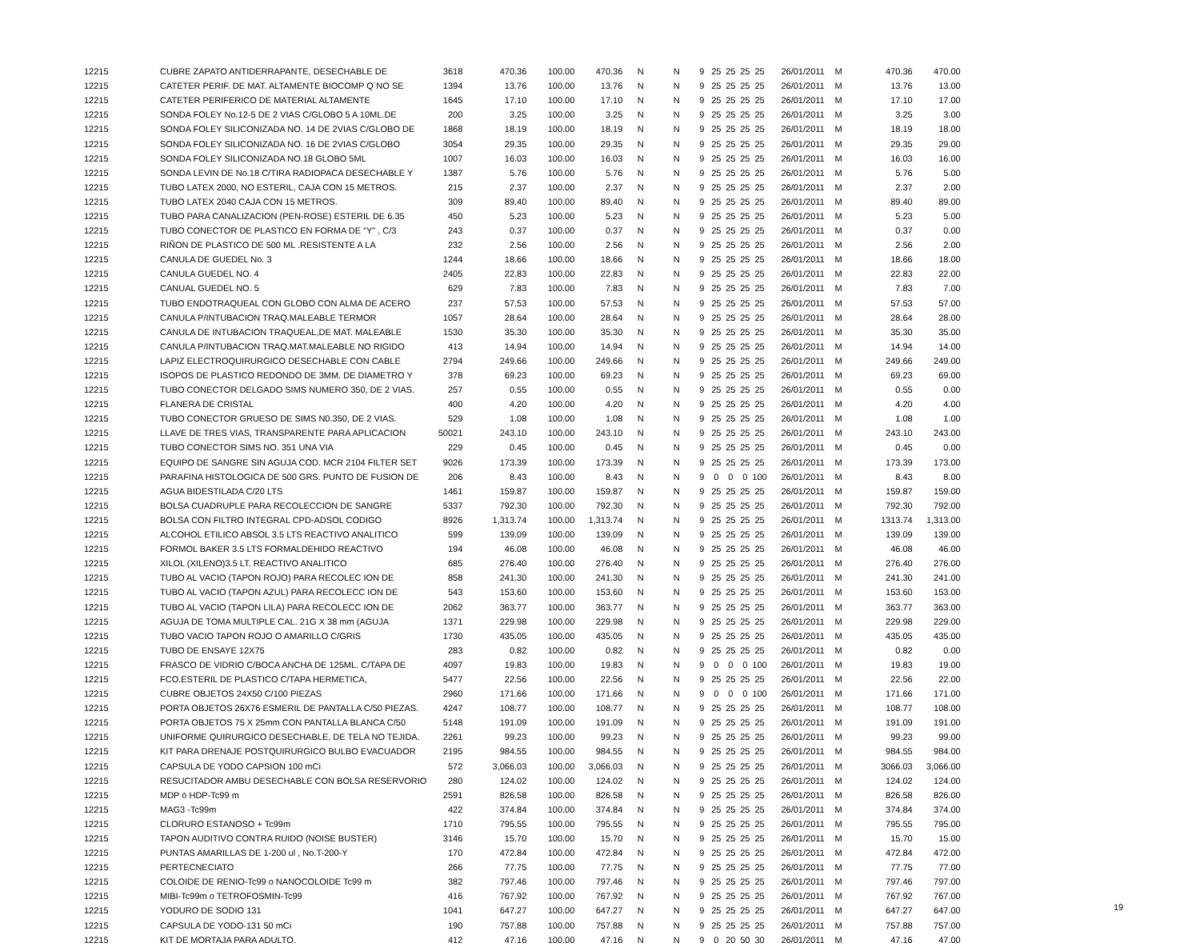| 12215 | CUBRE ZAPATO ANTIDERRAPANTE, DESECHABLE DE | 3618 | 470.36 | 100.00 | 470.36 | N | N | 9 | 25 | 25 | 25 | 25 | 26/01/2011 | M | 470.36 | 470.00 |
| 12215 | CATETER PERIF. DE MAT. ALTAMENTE BIOCOMP Q`NO SE | 1394 | 13.76 | 100.00 | 13.76 | N | N | 9 | 25 | 25 | 25 | 25 | 26/01/2011 | M | 13.76 | 13.00 |
| 12215 | CATETER PERIFERICO DE MATERIAL ALTAMENTE | 1645 | 17.10 | 100.00 | 17.10 | N | N | 9 | 25 | 25 | 25 | 25 | 26/01/2011 | M | 17.10 | 17.00 |
| 12215 | SONDA FOLEY No.12-5 DE 2 VIAS C/GLOBO 5 A 10ML.DE | 200 | 3.25 | 100.00 | 3.25 | N | N | 9 | 25 | 25 | 25 | 25 | 26/01/2011 | M | 3.25 | 3.00 |
| 12215 | SONDA FOLEY SILICONIZADA NO. 14 DE 2VIAS C/GLOBO DE | 1868 | 18.19 | 100.00 | 18.19 | N | N | 9 | 25 | 25 | 25 | 25 | 26/01/2011 | M | 18.19 | 18.00 |
| 12215 | SONDA FOLEY SILICONIZADA NO. 16 DE 2VIAS C/GLOBO | 3054 | 29.35 | 100.00 | 29.35 | N | N | 9 | 25 | 25 | 25 | 25 | 26/01/2011 | M | 29.35 | 29.00 |
| 12215 | SONDA FOLEY SILICONIZADA NO.18 GLOBO 5ML | 1007 | 16.03 | 100.00 | 16.03 | N | N | 9 | 25 | 25 | 25 | 25 | 26/01/2011 | M | 16.03 | 16.00 |
| 12215 | SONDA LEVIN DE No.18 C/TIRA RADIOPACA DESECHABLE Y | 1387 | 5.76 | 100.00 | 5.76 | N | N | 9 | 25 | 25 | 25 | 25 | 26/01/2011 | M | 5.76 | 5.00 |
| 12215 | TUBO LATEX 2000, NO ESTERIL, CAJA CON 15 METROS. | 215 | 2.37 | 100.00 | 2.37 | N | N | 9 | 25 | 25 | 25 | 25 | 26/01/2011 | M | 2.37 | 2.00 |
| 12215 | TUBO LATEX 2040 CAJA CON 15 METROS. | 309 | 89.40 | 100.00 | 89.40 | N | N | 9 | 25 | 25 | 25 | 25 | 26/01/2011 | M | 89.40 | 89.00 |
| 12215 | TUBO PARA CANALIZACION (PEN-ROSE) ESTERIL DE 6.35 | 450 | 5.23 | 100.00 | 5.23 | N | N | 9 | 25 | 25 | 25 | 25 | 26/01/2011 | M | 5.23 | 5.00 |
| 12215 | TUBO CONECTOR DE PLASTICO EN FORMA DE "Y" , C/3 | 243 | 0.37 | 100.00 | 0.37 | N | N | 9 | 25 | 25 | 25 | 25 | 26/01/2011 | M | 0.37 | 0.00 |
| 12215 | RIÑON DE PLASTICO DE 500 ML .RESISTENTE A LA | 232 | 2.56 | 100.00 | 2.56 | N | N | 9 | 25 | 25 | 25 | 25 | 26/01/2011 | M | 2.56 | 2.00 |
| 12215 | CANULA DE GUEDEL No. 3 | 1244 | 18.66 | 100.00 | 18.66 | N | N | 9 | 25 | 25 | 25 | 25 | 26/01/2011 | M | 18.66 | 18.00 |
| 12215 | CANULA GUEDEL NO. 4 | 2405 | 22.83 | 100.00 | 22.83 | N | N | 9 | 25 | 25 | 25 | 25 | 26/01/2011 | M | 22.83 | 22.00 |
| 12215 | CANUAL GUEDEL NO. 5 | 629 | 7.83 | 100.00 | 7.83 | N | N | 9 | 25 | 25 | 25 | 25 | 26/01/2011 | M | 7.83 | 7.00 |
| 12215 | TUBO ENDOTRAQUEAL CON GLOBO CON ALMA DE ACERO | 237 | 57.53 | 100.00 | 57.53 | N | N | 9 | 25 | 25 | 25 | 25 | 26/01/2011 | M | 57.53 | 57.00 |
| 12215 | CANULA P/INTUBACION TRAQ.MALEABLE TERMOR | 1057 | 28.64 | 100.00 | 28.64 | N | N | 9 | 25 | 25 | 25 | 25 | 26/01/2011 | M | 28.64 | 28.00 |
| 12215 | CANULA DE INTUBACION TRAQUEAL,DE MAT. MALEABLE | 1530 | 35.30 | 100.00 | 35.30 | N | N | 9 | 25 | 25 | 25 | 25 | 26/01/2011 | M | 35.30 | 35.00 |
| 12215 | CANULA P/INTUBACION TRAQ.MAT.MALEABLE NO RIGIDO | 413 | 14.94 | 100.00 | 14.94 | N | N | 9 | 25 | 25 | 25 | 25 | 26/01/2011 | M | 14.94 | 14.00 |
| 12215 | LAPIZ ELECTROQUIRURGICO DESECHABLE CON CABLE | 2794 | 249.66 | 100.00 | 249.66 | N | N | 9 | 25 | 25 | 25 | 25 | 26/01/2011 | M | 249.66 | 249.00 |
| 12215 | ISOPOS DE PLASTICO REDONDO DE 3MM. DE DIAMETRO Y | 378 | 69.23 | 100.00 | 69.23 | N | N | 9 | 25 | 25 | 25 | 25 | 26/01/2011 | M | 69.23 | 69.00 |
| 12215 | TUBO CONECTOR DELGADO SIMS NUMERO 350, DE 2 VIAS. | 257 | 0.55 | 100.00 | 0.55 | N | N | 9 | 25 | 25 | 25 | 25 | 26/01/2011 | M | 0.55 | 0.00 |
| 12215 | FLANERA DE CRISTAL | 400 | 4.20 | 100.00 | 4.20 | N | N | 9 | 25 | 25 | 25 | 25 | 26/01/2011 | M | 4.20 | 4.00 |
| 12215 | TUBO CONECTOR GRUESO DE SIMS N0.350, DE 2 VIAS. | 529 | 1.08 | 100.00 | 1.08 | N | N | 9 | 25 | 25 | 25 | 25 | 26/01/2011 | M | 1.08 | 1.00 |
| 12215 | LLAVE DE TRES VIAS, TRANSPARENTE PARA APLICACION | 50021 | 243.10 | 100.00 | 243.10 | N | N | 9 | 25 | 25 | 25 | 25 | 26/01/2011 | M | 243.10 | 243.00 |
| 12215 | TUBO CONECTOR SIMS NO. 351 UNA VIA | 229 | 0.45 | 100.00 | 0.45 | N | N | 9 | 25 | 25 | 25 | 25 | 26/01/2011 | M | 0.45 | 0.00 |
| 12215 | EQUIPO DE SANGRE SIN AGUJA COD. MCR 2104 FILTER SET | 9026 | 173.39 | 100.00 | 173.39 | N | N | 9 | 25 | 25 | 25 | 25 | 26/01/2011 | M | 173.39 | 173.00 |
| 12215 | PARAFINA HISTOLOGICA DE 500 GRS. PUNTO DE FUSION DE | 206 | 8.43 | 100.00 | 8.43 | N | N | 9 | 0 | 0 | 0 | 100 | 26/01/2011 | M | 8.43 | 8.00 |
| 12215 | AGUA BIDESTILADA C/20 LTS | 1461 | 159.87 | 100.00 | 159.87 | N | N | 9 | 25 | 25 | 25 | 25 | 26/01/2011 | M | 159.87 | 159.00 |
| 12215 | BOLSA CUADRUPLE PARA RECOLECCION DE SANGRE | 5337 | 792.30 | 100.00 | 792.30 | N | N | 9 | 25 | 25 | 25 | 25 | 26/01/2011 | M | 792.30 | 792.00 |
| 12215 | BOLSA CON FILTRO INTEGRAL CPD-ADSOL CODIGO | 8926 | 1,313.74 | 100.00 | 1,313.74 | N | N | 9 | 25 | 25 | 25 | 25 | 26/01/2011 | M | 1313.74 | 1,313.00 |
| 12215 | ALCOHOL ETILICO ABSOL 3.5 LTS REACTIVO ANALITICO | 599 | 139.09 | 100.00 | 139.09 | N | N | 9 | 25 | 25 | 25 | 25 | 26/01/2011 | M | 139.09 | 139.00 |
| 12215 | FORMOL BAKER 3.5 LTS FORMALDEHIDO REACTIVO | 194 | 46.08 | 100.00 | 46.08 | N | N | 9 | 25 | 25 | 25 | 25 | 26/01/2011 | M | 46.08 | 46.00 |
| 12215 | XILOL (XILENO)3.5 LT. REACTIVO ANALITICO | 685 | 276.40 | 100.00 | 276.40 | N | N | 9 | 25 | 25 | 25 | 25 | 26/01/2011 | M | 276.40 | 276.00 |
| 12215 | TUBO AL VACIO (TAPON ROJO) PARA RECOLEC ION DE | 858 | 241.30 | 100.00 | 241.30 | N | N | 9 | 25 | 25 | 25 | 25 | 26/01/2011 | M | 241.30 | 241.00 |
| 12215 | TUBO AL VACIO (TAPON AZUL) PARA RECOLECC ION DE | 543 | 153.60 | 100.00 | 153.60 | N | N | 9 | 25 | 25 | 25 | 25 | 26/01/2011 | M | 153.60 | 153.00 |
| 12215 | TUBO AL VACIO (TAPON LILA) PARA RECOLECC ION DE | 2062 | 363.77 | 100.00 | 363.77 | N | N | 9 | 25 | 25 | 25 | 25 | 26/01/2011 | M | 363.77 | 363.00 |
| 12215 | AGUJA DE TOMA MULTIPLE CAL. 21G X 38 mm (AGUJA | 1371 | 229.98 | 100.00 | 229.98 | N | N | 9 | 25 | 25 | 25 | 25 | 26/01/2011 | M | 229.98 | 229.00 |
| 12215 | TUBO VACIO TAPON ROJO O AMARILLO C/GRIS | 1730 | 435.05 | 100.00 | 435.05 | N | N | 9 | 25 | 25 | 25 | 25 | 26/01/2011 | M | 435.05 | 435.00 |
| 12215 | TUBO DE ENSAYE 12X75 | 283 | 0.82 | 100.00 | 0.82 | N | N | 9 | 25 | 25 | 25 | 25 | 26/01/2011 | M | 0.82 | 0.00 |
| 12215 | FRASCO DE VIDRIO C/BOCA ANCHA DE 125ML. C/TAPA DE | 4097 | 19.83 | 100.00 | 19.83 | N | N | 9 | 0 | 0 | 0 | 100 | 26/01/2011 | M | 19.83 | 19.00 |
| 12215 | FCO.ESTERIL DE PLASTICO C/TAPA HERMETICA, | 5477 | 22.56 | 100.00 | 22.56 | N | N | 9 | 25 | 25 | 25 | 25 | 26/01/2011 | M | 22.56 | 22.00 |
| 12215 | CUBRE OBJETOS 24X50 C/100 PIEZAS | 2960 | 171.66 | 100.00 | 171.66 | N | N | 9 | 0 | 0 | 0 | 100 | 26/01/2011 | M | 171.66 | 171.00 |
| 12215 | PORTA OBJETOS 26X76 ESMERIL DE PANTALLA C/50 PIEZAS. | 4247 | 108.77 | 100.00 | 108.77 | N | N | 9 | 25 | 25 | 25 | 25 | 26/01/2011 | M | 108.77 | 108.00 |
| 12215 | PORTA OBJETOS 75 X 25mm CON PANTALLA BLANCA C/50 | 5148 | 191.09 | 100.00 | 191.09 | N | N | 9 | 25 | 25 | 25 | 25 | 26/01/2011 | M | 191.09 | 191.00 |
| 12215 | UNIFORME QUIRURGICO DESECHABLE, DE TELA NO TEJIDA. | 2261 | 99.23 | 100.00 | 99.23 | N | N | 9 | 25 | 25 | 25 | 25 | 26/01/2011 | M | 99.23 | 99.00 |
| 12215 | KIT PARA DRENAJE POSTQUIRURGICO BULBO EVACUADOR | 2195 | 984.55 | 100.00 | 984.55 | N | N | 9 | 25 | 25 | 25 | 25 | 26/01/2011 | M | 984.55 | 984.00 |
| 12215 | CAPSULA DE YODO CAPSION 100 mCi | 572 | 3,066.03 | 100.00 | 3,066.03 | N | N | 9 | 25 | 25 | 25 | 25 | 26/01/2011 | M | 3066.03 | 3,066.00 |
| 12215 | RESUCITADOR AMBU DESECHABLE CON BOLSA RESERVORIO | 280 | 124.02 | 100.00 | 124.02 | N | N | 9 | 25 | 25 | 25 | 25 | 26/01/2011 | M | 124.02 | 124.00 |
| 12215 | MDP ò HDP-Tc99 m | 2591 | 826.58 | 100.00 | 826.58 | N | N | 9 | 25 | 25 | 25 | 25 | 26/01/2011 | M | 826.58 | 826.00 |
| 12215 | MAG3 -Tc99m | 422 | 374.84 | 100.00 | 374.84 | N | N | 9 | 25 | 25 | 25 | 25 | 26/01/2011 | M | 374.84 | 374.00 |
| 12215 | CLORURO ESTANOSO + Tc99m | 1710 | 795.55 | 100.00 | 795.55 | N | N | 9 | 25 | 25 | 25 | 25 | 26/01/2011 | M | 795.55 | 795.00 |
| 12215 | TAPON AUDITIVO CONTRA RUIDO (NOISE BUSTER) | 3146 | 15.70 | 100.00 | 15.70 | N | N | 9 | 25 | 25 | 25 | 25 | 26/01/2011 | M | 15.70 | 15.00 |
| 12215 | PUNTAS AMARILLAS DE 1-200 ul , No.T-200-Y | 170 | 472.84 | 100.00 | 472.84 | N | N | 9 | 25 | 25 | 25 | 25 | 26/01/2011 | M | 472.84 | 472.00 |
| 12215 | PERTECNECIATO | 266 | 77.75 | 100.00 | 77.75 | N | N | 9 | 25 | 25 | 25 | 25 | 26/01/2011 | M | 77.75 | 77.00 |
| 12215 | COLOIDE DE RENIO-Tc99 o NANOCOLOIDE Tc99 m | 382 | 797.46 | 100.00 | 797.46 | N | N | 9 | 25 | 25 | 25 | 25 | 26/01/2011 | M | 797.46 | 797.00 |
| 12215 | MIBI-Tc99m o TETROFOSMIN-Tc99 | 416 | 767.92 | 100.00 | 767.92 | N | N | 9 | 25 | 25 | 25 | 25 | 26/01/2011 | M | 767.92 | 767.00 |
| 12215 | YODURO DE SODIO 131 | 1041 | 647.27 | 100.00 | 647.27 | N | N | 9 | 25 | 25 | 25 | 25 | 26/01/2011 | M | 647.27 | 647.00 |
| 12215 | CAPSULA DE YODO-131 50 mCi | 190 | 757.88 | 100.00 | 757.88 | N | N | 9 | 25 | 25 | 25 | 25 | 26/01/2011 | M | 757.88 | 757.00 |
| 12215 | KIT DE MORTAJA PARA ADULTO. | 412 | 47.16 | 100.00 | 47.16 | N | N | 9 | 0 | 20 | 50 | 30 | 26/01/2011 | M | 47.16 | 47.00 |
19